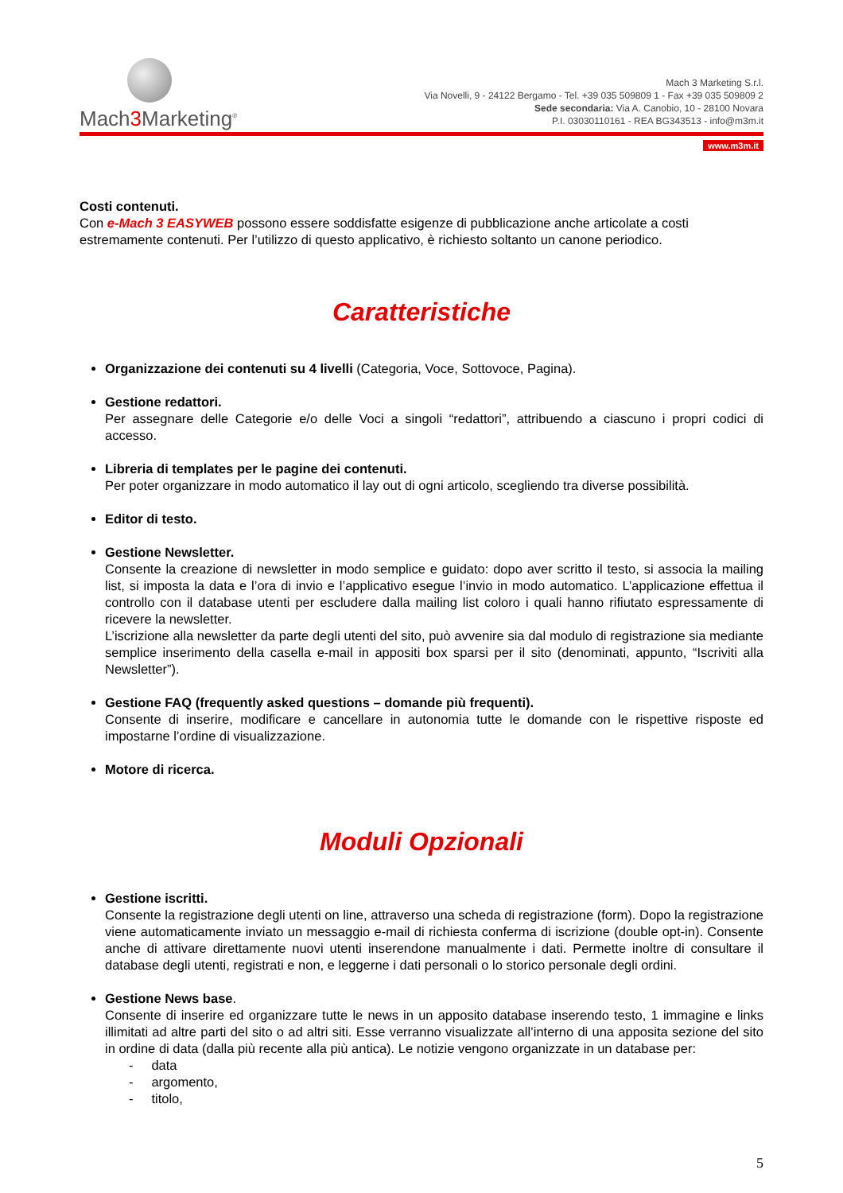Mach3 Marketing<sup>®</sup>
Mach 3 Marketing S.r.l.
Via Novelli, 9 - 24122 Bergamo - Tel. +39 035 509809 1 - Fax +39 035 509809 2
Sede secondaria: Via A. Canobio, 10 - 28100 Novara
P.I. 03030110161 - REA BG343513 - info@m3m.it
www.m3m.it
Costi contenuti.
Con e-Mach 3 EASYWEB possono essere soddisfatte esigenze di pubblicazione anche articolate a costi estremamente contenuti. Per l’utilizzo di questo applicativo, è richiesto soltanto un canone periodico.
Caratteristiche
Organizzazione dei contenuti su 4 livelli (Categoria, Voce, Sottovoce, Pagina).
Gestione redattori.
Per assegnare delle Categorie e/o delle Voci a singoli “redattori”, attribuendo a ciascuno i propri codici di accesso.
Libreria di templates per le pagine dei contenuti.
Per poter organizzare in modo automatico il lay out di ogni articolo, scegliendo tra diverse possibilità.
Editor di testo.
Gestione Newsletter.
Consente la creazione di newsletter in modo semplice e guidato: dopo aver scritto il testo, si associa la mailing list, si imposta la data e l’ora di invio e l’applicativo esegue l’invio in modo automatico. L’applicazione effettua il controllo con il database utenti per escludere dalla mailing list coloro i quali hanno rifiutato espressamente di ricevere la newsletter.
L’iscrizione alla newsletter da parte degli utenti del sito, può avvenire sia dal modulo di registrazione sia mediante semplice inserimento della casella e-mail in appositi box sparsi per il sito (denominati, appunto, “Iscriviti alla Newsletter”).
Gestione FAQ (frequently asked questions – domande più frequenti).
Consente di inserire, modificare e cancellare in autonomia tutte le domande con le rispettive risposte ed impostarne l’ordine di visualizzazione.
Motore di ricerca.
Moduli Opzionali
Gestione iscritti.
Consente la registrazione degli utenti on line, attraverso una scheda di registrazione (form). Dopo la registrazione viene automaticamente inviato un messaggio e-mail di richiesta conferma di iscrizione (double opt-in). Consente anche di attivare direttamente nuovi utenti inserendone manualmente i dati. Permette inoltre di consultare il database degli utenti, registrati e non, e leggerne i dati personali o lo storico personale degli ordini.
Gestione News base.
Consente di inserire ed organizzare tutte le news in un apposito database inserendo testo, 1 immagine e links illimitati ad altre parti del sito o ad altri siti. Esse verranno visualizzate all’interno di una apposita sezione del sito in ordine di data (dalla più recente alla più antica). Le notizie vengono organizzate in un database per:
- data
- argomento,
- titolo,
5